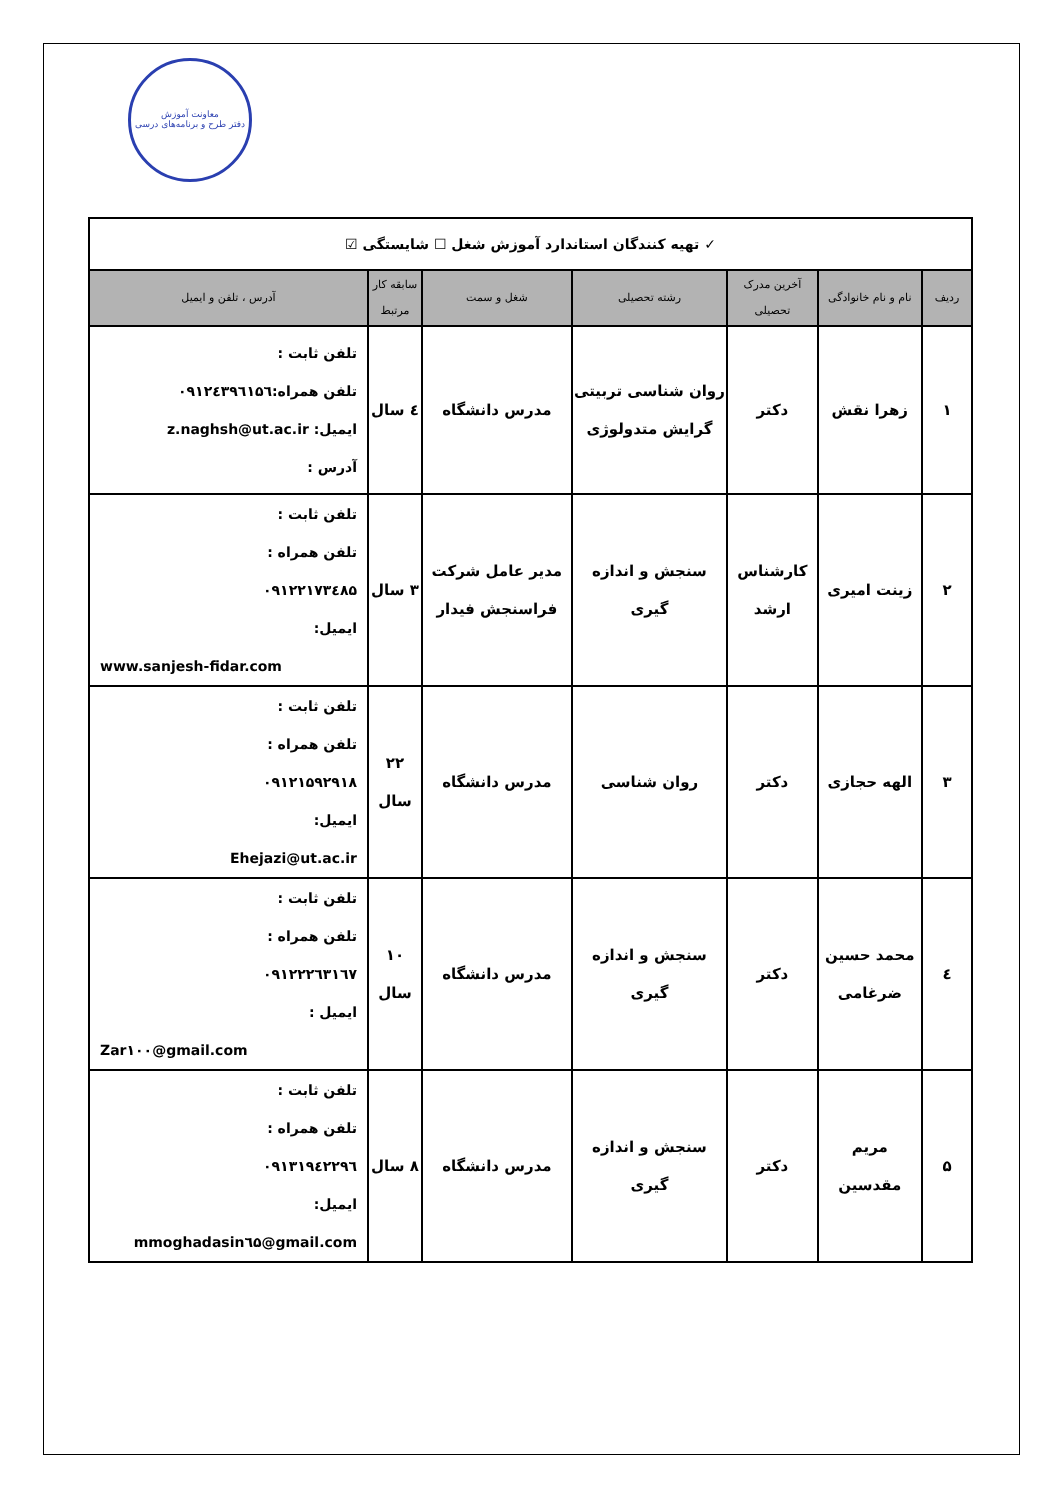معاونت آموزش
دفتر طرح و برنامه‌های درسی
| ✓ تهیه کنندگان استاندارد آموزش شغل ☐ شایستگی ☑ | | | | | | |
| ردیف | نام و نام خانوادگی | آخرین مدرک تحصیلی | رشته تحصیلی | شغل و سمت | سابقه کار مرتبط | آدرس ، تلفن و ایمیل |
| ۱ | زهرا نقش | دکتر | روان شناسی تربیتی گرایش متدولوژی | مدرس دانشگاه | ٤ سال | تلفن ثابت : تلفن همراه:۰۹۱۲٤۳۹٦۱۵٦ ایمیل: z.naghsh@ut.ac.ir آدرس : |
| ۲ | زینت امیری | کارشناس ارشد | سنجش و اندازه گیری | مدیر عامل شرکت فراسنجش فیدار | ۳ سال | تلفن ثابت : تلفن همراه : ۰۹۱۲۲۱۷۳٤۸۵ ایمیل: www.sanjesh-fidar.com |
| ۳ | الهه حجازی | دکتر | روان شناسی | مدرس دانشگاه | ۲۲ سال | تلفن ثابت : تلفن همراه : ۰۹۱۲۱۵۹۲۹۱۸ ایمیل: Ehejazi@ut.ac.ir |
| ٤ | محمد حسین ضرغامی | دکتر | سنجش و اندازه گیری | مدرس دانشگاه | ۱۰ سال | تلفن ثابت : تلفن همراه : ۰۹۱۲۲۲٦۳۱٦۷ ایمیل : Zar۱۰۰@gmail.com |
| ۵ | مریم مقدسین | دکتر | سنجش و اندازه گیری | مدرس دانشگاه | ۸ سال | تلفن ثابت : تلفن همراه : ۰۹۱۳۱۹٤۲۲۹٦ ایمیل: mmoghadasin٦۵@gmail.com |